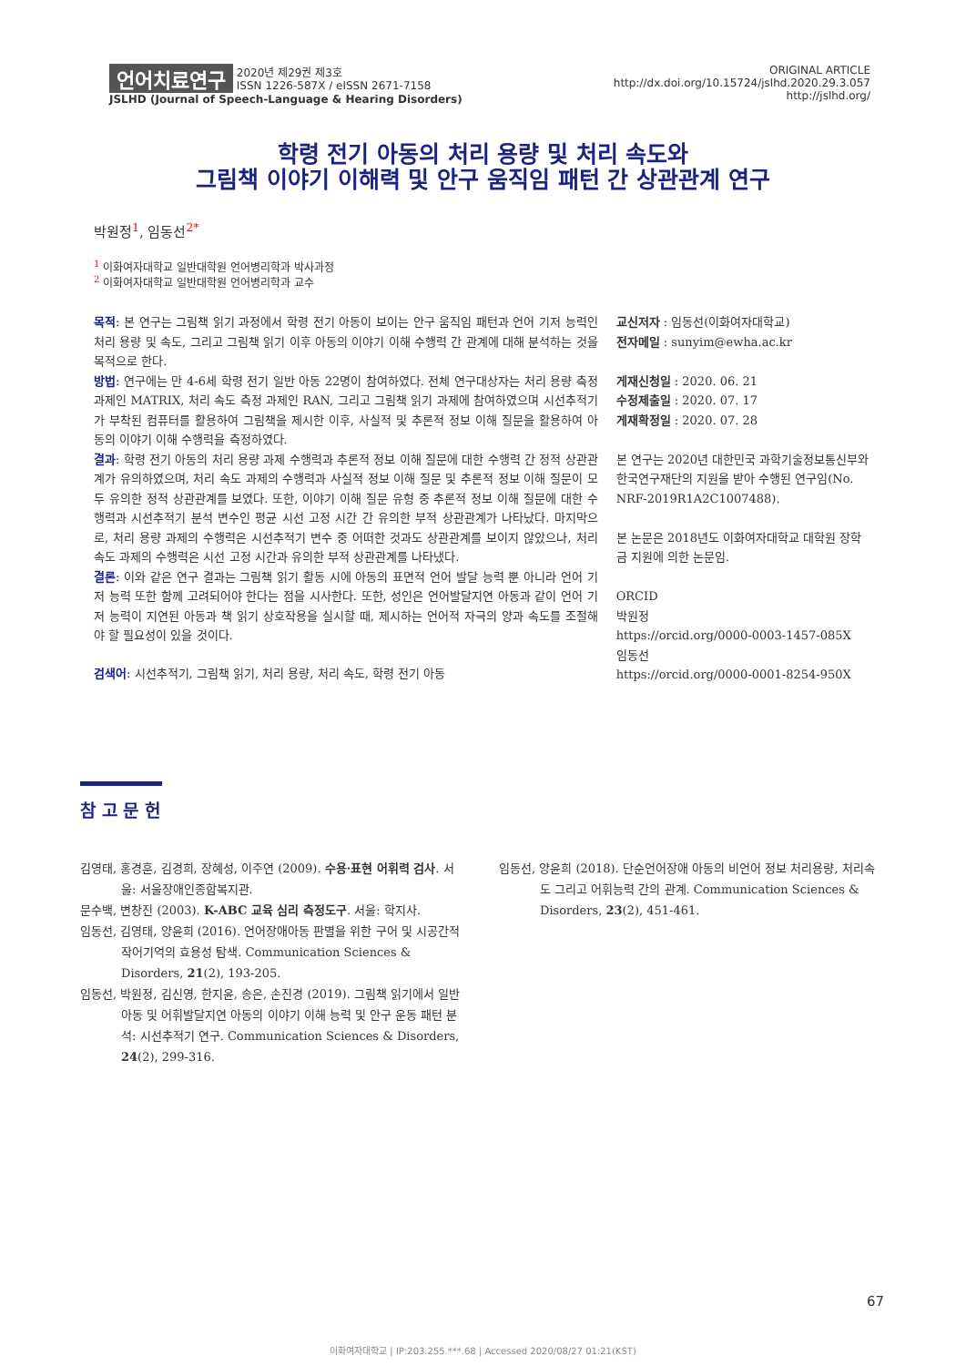언어치료연구 2020년 제29권 제3호
ISSN 1226-587X / eISSN 2671-7158
JSLHD (Journal of Speech-Language & Hearing Disorders)
ORIGINAL ARTICLE
http://dx.doi.org/10.15724/jslhd.2020.29.3.057
http://jslhd.org/
학령 전기 아동의 처리 용량 및 처리 속도와
그림책 이야기 이해력 및 안구 움직임 패턴 간 상관관계 연구
박원정<sup>1</sup>, 임동선<sup>2*</sup>
<sup>1</sup> 이화여자대학교 일반대학원 언어병리학과 박사과정
<sup>2</sup> 이화여자대학교 일반대학원 언어병리학과 교수
목적: 본 연구는 그림책 읽기 과정에서 학령 전기 아동이 보이는 안구 움직임 패턴과 언어 기저 능력인 처리 용량 및 속도, 그리고 그림책 읽기 이후 아동의 이야기 이해 수행력 간 관계에 대해 분석하는 것을 목적으로 한다.
방법: 연구에는 만 4-6세 학령 전기 일반 아동 22명이 참여하였다. 전체 연구대상자는 처리 용량 측정 과제인 MATRIX, 처리 속도 측정 과제인 RAN, 그리고 그림책 읽기 과제에 참여하였으며 시선추적기가 부착된 컴퓨터를 활용하여 그림책을 제시한 이후, 사실적 및 추론적 정보 이해 질문을 활용하여 아동의 이야기 이해 수행력을 측정하였다.
결과: 학령 전기 아동의 처리 용량 과제 수행력과 추론적 정보 이해 질문에 대한 수행력 간 정적 상관관계가 유의하였으며, 처리 속도 과제의 수행력과 사실적 정보 이해 질문 및 추론적 정보 이해 질문이 모두 유의한 정적 상관관계를 보였다. 또한, 이야기 이해 질문 유형 중 추론적 정보 이해 질문에 대한 수행력과 시선추적기 분석 변수인 평균 시선 고정 시간 간 유의한 부적 상관관계가 나타났다. 마지막으로, 처리 용량 과제의 수행력은 시선추적기 변수 중 어떠한 것과도 상관관계를 보이지 않았으나, 처리 속도 과제의 수행력은 시선 고정 시간과 유의한 부적 상관관계를 나타냈다.
결론: 이와 같은 연구 결과는 그림책 읽기 활동 시에 아동의 표면적 언어 발달 능력 뿐 아니라 언어 기저 능력 또한 함께 고려되어야 한다는 점을 시사한다. 또한, 성인은 언어발달지연 아동과 같이 언어 기저 능력이 지연된 아동과 책 읽기 상호작용을 실시할 때, 제시하는 언어적 자극의 양과 속도를 조절해야 할 필요성이 있을 것이다.
검색어: 시선추적기, 그림책 읽기, 처리 용량, 처리 속도, 학령 전기 아동
교신저자 : 임동선(이화여자대학교)
전자메일 : sunyim@ewha.ac.kr
게재신청일 : 2020. 06. 21
수정제출일 : 2020. 07. 17
게재확정일 : 2020. 07. 28
본 연구는 2020년 대한민국 과학기술정보통신부와 한국연구재단의 지원을 받아 수행된 연구임(No. NRF-2019R1A2C1007488).
본 논문은 2018년도 이화여자대학교 대학원 장학금 지원에 의한 논문임.
ORCID
박원정
https://orcid.org/0000-0003-1457-085X
임동선
https://orcid.org/0000-0001-8254-950X
참 고 문 헌
김영태, 홍경훈, 김경희, 장혜성, 이주연 (2009). 수용·표현 어휘력 검사. 서울: 서울장애인종합복지관.
문수백, 변창진 (2003). K-ABC 교육 심리 측정도구. 서울: 학지사.
임동선, 김영태, 양윤희 (2016). 언어장애아동 판별을 위한 구어 및 시공간적 작어기억의 효용성 탐색. Communication Sciences & Disorders, 21(2), 193-205.
임동선, 박원정, 김신영, 한지윤, 송은, 손진경 (2019). 그림책 읽기에서 일반아동 및 어휘발달지연 아동의 이야기 이해 능력 및 안구 운동 패턴 분석: 시선추적기 연구. Communication Sciences & Disorders, 24(2), 299-316.
임동선, 양윤희 (2018). 단순언어장애 아동의 비언어 정보 처리용량, 처리속도 그리고 어휘능력 간의 관계. Communication Sciences & Disorders, 23(2), 451-461.
67
이화여자대학교 | IP:203.255.***.68 | Accessed 2020/08/27 01:21(KST)